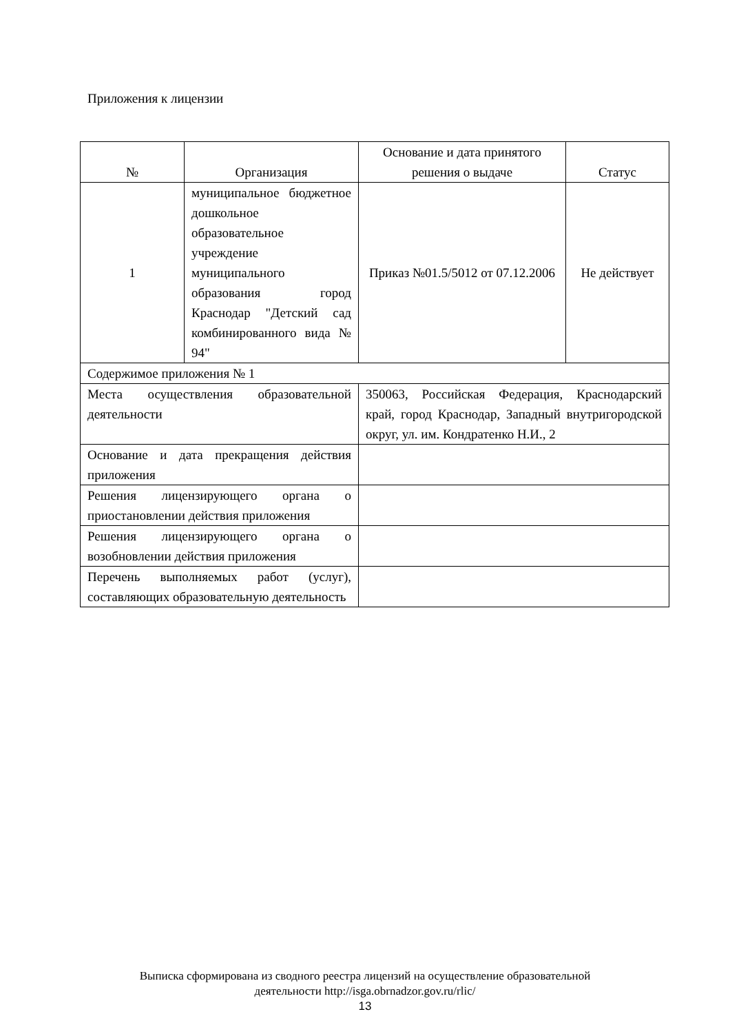Приложения к лицензии
| № | Организация | Основание и дата принятого решения о выдаче | Статус |
| --- | --- | --- | --- |
| 1 | муниципальное бюджетное дошкольное образовательное учреждение муниципального образования город Краснодар "Детский сад комбинированного вида № 94" | Приказ №01.5/5012 от 07.12.2006 | Не действует |
| Содержимое приложения № 1 | | | |
| Места осуществления образовательной деятельности | | 350063, Российская Федерация, Краснодарский край, город Краснодар, Западный внутригородской округ, ул. им. Кондратенко Н.И., 2 | |
| Основание и дата прекращения действия приложения | | | |
| Решения лицензирующего органа о приостановлении действия приложения | | | |
| Решения лицензирующего органа о возобновлении действия приложения | | | |
| Перечень выполняемых работ (услуг), составляющих образовательную деятельность | | | |
Выписка сформирована из сводного реестра лицензий на осуществление образовательной
деятельности http://isga.obrnadzor.gov.ru/rlic/
13